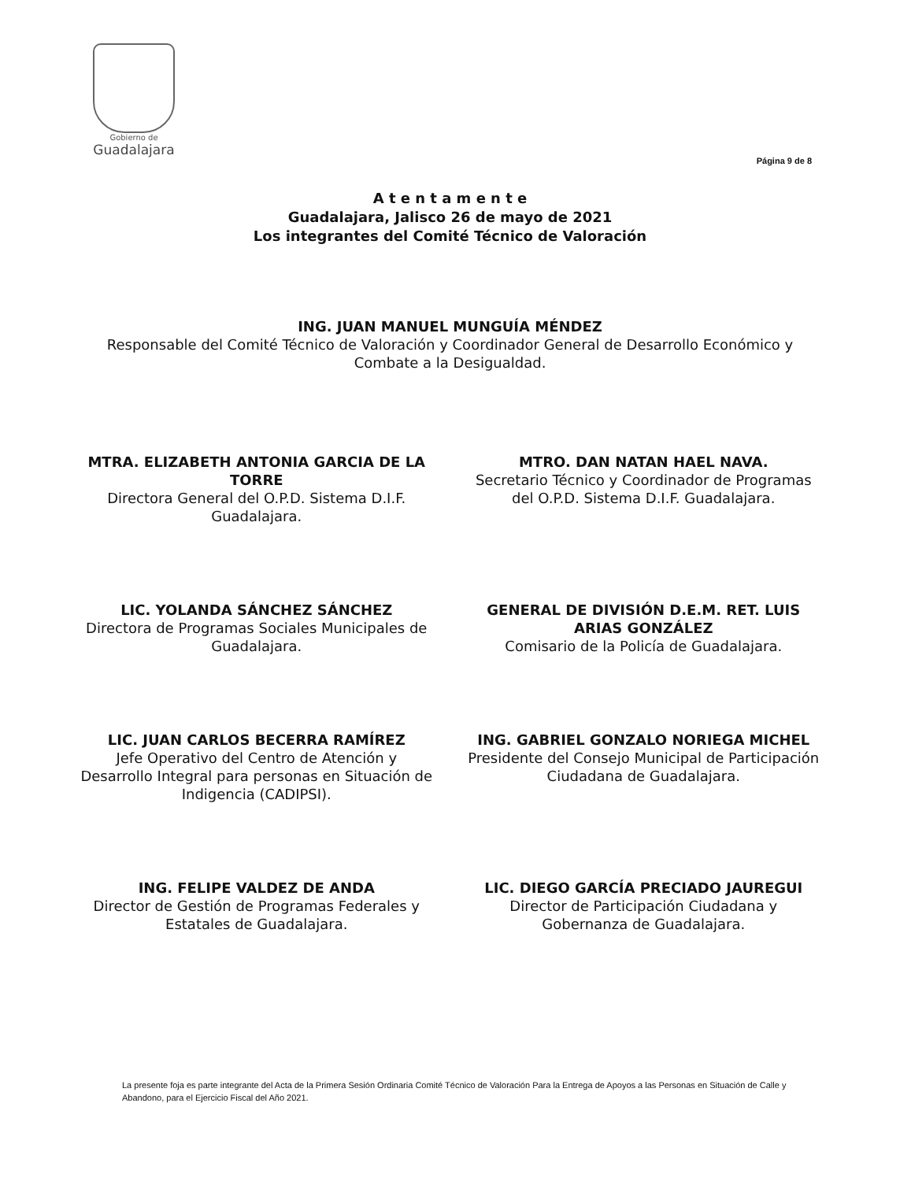Gobierno de
Guadalajara
Página 9 de 8
A t e n t a m e n t e
Guadalajara, Jalisco 26 de mayo de 2021
Los integrantes del Comité Técnico de Valoración
ING. JUAN MANUEL MUNGUÍA MÉNDEZ
Responsable del Comité Técnico de Valoración y Coordinador General de Desarrollo Económico y Combate a la Desigualdad.
MTRA. ELIZABETH ANTONIA GARCIA DE LA TORRE
Directora General del O.P.D. Sistema D.I.F. Guadalajara.
MTRO. DAN NATAN HAEL NAVA.
Secretario Técnico y Coordinador de Programas del O.P.D. Sistema D.I.F. Guadalajara.
LIC. YOLANDA SÁNCHEZ SÁNCHEZ
Directora de Programas Sociales Municipales de Guadalajara.
GENERAL DE DIVISIÓN D.E.M. RET. LUIS ARIAS GONZÁLEZ
Comisario de la Policía de Guadalajara.
LIC. JUAN CARLOS BECERRA RAMÍREZ
Jefe Operativo del Centro de Atención y Desarrollo Integral para personas en Situación de Indigencia (CADIPSI).
ING. GABRIEL GONZALO NORIEGA MICHEL
Presidente del Consejo Municipal de Participación Ciudadana de Guadalajara.
ING. FELIPE VALDEZ DE ANDA
Director de Gestión de Programas Federales y Estatales de Guadalajara.
LIC. DIEGO GARCÍA PRECIADO JAUREGUI
Director de Participación Ciudadana y Gobernanza de Guadalajara.
La presente foja es parte integrante del Acta de la Primera Sesión Ordinaria Comité Técnico de Valoración Para la Entrega de Apoyos a las Personas en Situación de Calle y Abandono, para el Ejercicio Fiscal del Año 2021.